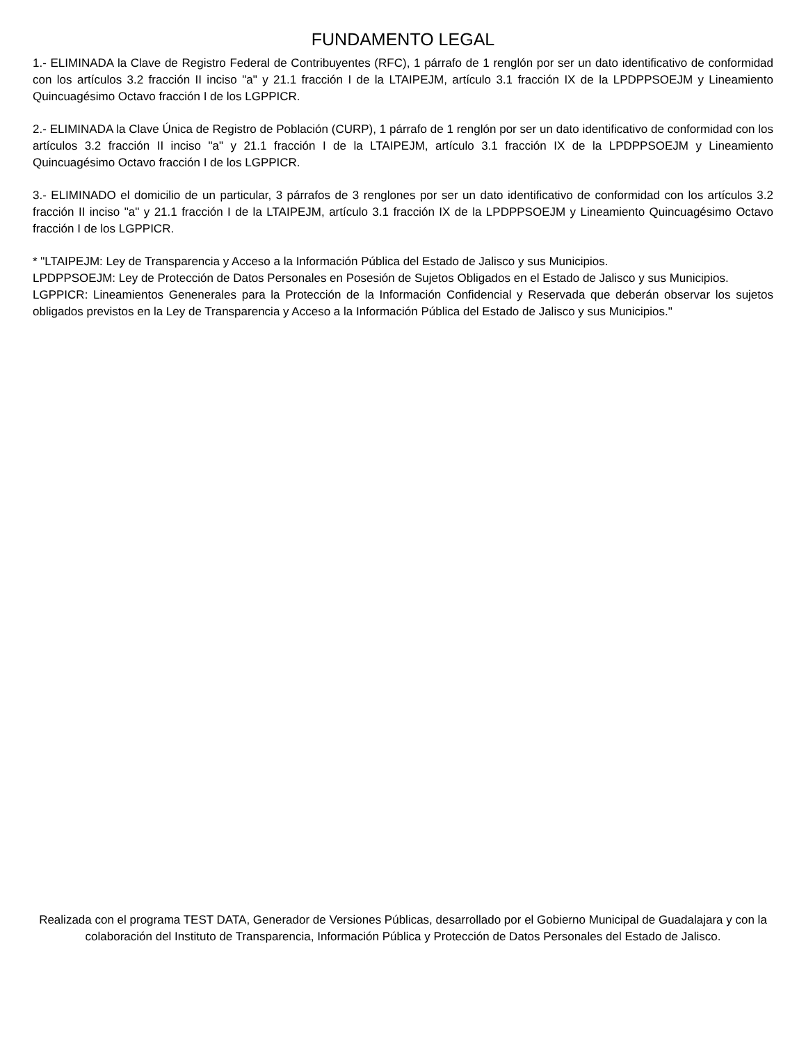FUNDAMENTO LEGAL
1.- ELIMINADA la Clave de Registro Federal de Contribuyentes (RFC), 1 párrafo de 1 renglón por ser un dato identificativo de conformidad con los artículos 3.2 fracción II inciso "a" y 21.1 fracción I de la LTAIPEJM, artículo 3.1 fracción IX de la LPDPPSOEJM y Lineamiento Quincuagésimo Octavo fracción I de los LGPPICR.
2.- ELIMINADA la Clave Única de Registro de Población (CURP), 1 párrafo de 1 renglón por ser un dato identificativo de conformidad con los artículos 3.2 fracción II inciso "a" y 21.1 fracción I de la LTAIPEJM, artículo 3.1 fracción IX de la LPDPPSOEJM y Lineamiento Quincuagésimo Octavo fracción I de los LGPPICR.
3.- ELIMINADO el domicilio de un particular, 3 párrafos de 3 renglones por ser un dato identificativo de conformidad con los artículos 3.2 fracción II inciso "a" y 21.1 fracción I de la LTAIPEJM, artículo 3.1 fracción IX de la LPDPPSOEJM y Lineamiento Quincuagésimo Octavo fracción I de los LGPPICR.
* "LTAIPEJM: Ley de Transparencia y Acceso a la Información Pública del Estado de Jalisco y sus Municipios.
LPDPPSOEJM: Ley de Protección de Datos Personales en Posesión de Sujetos Obligados en el Estado de Jalisco y sus Municipios.
LGPPICR: Lineamientos Genenerales para la Protección de la Información Confidencial y Reservada que deberán observar los sujetos obligados previstos en la Ley de Transparencia y Acceso a la Información Pública del Estado de Jalisco y sus Municipios."
Realizada con el programa TEST DATA, Generador de Versiones Públicas, desarrollado por el Gobierno Municipal de Guadalajara y con la colaboración del Instituto de Transparencia, Información Pública y Protección de Datos Personales del Estado de Jalisco.